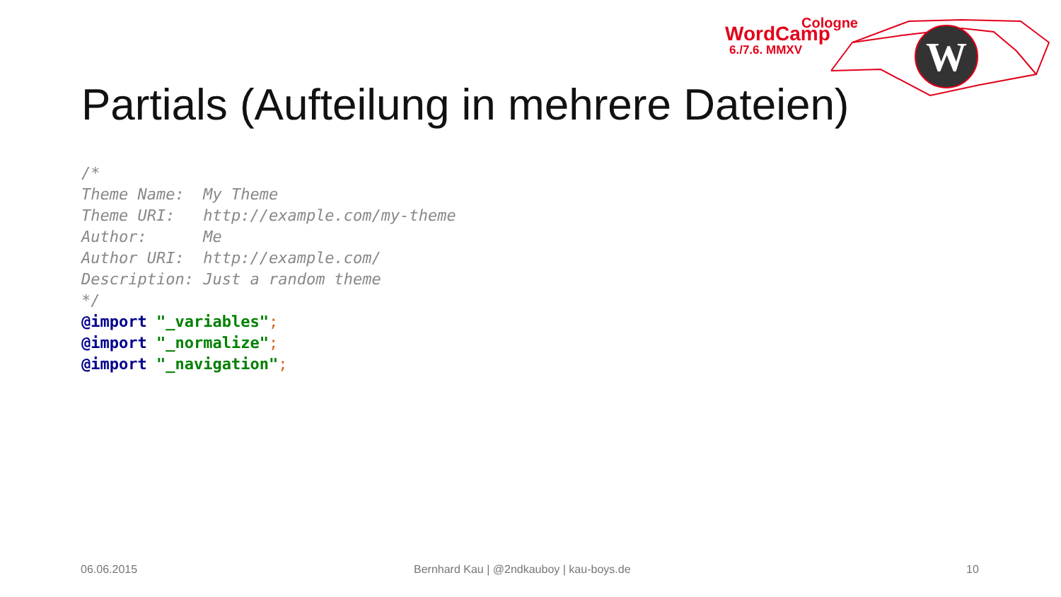W
Cologne
WordCamp
6./7.6. MMXV
Partials (Aufteilung in mehrere Dateien)
/*
Theme Name:  My Theme
Theme URI:   http://example.com/my-theme
Author:      Me
Author URI:  http://example.com/
Description: Just a random theme
*/
@import "_variables";
@import "_normalize";
@import "_navigation";
06.06.2015
Bernhard Kau | @2ndkauboy | kau-boys.de
10